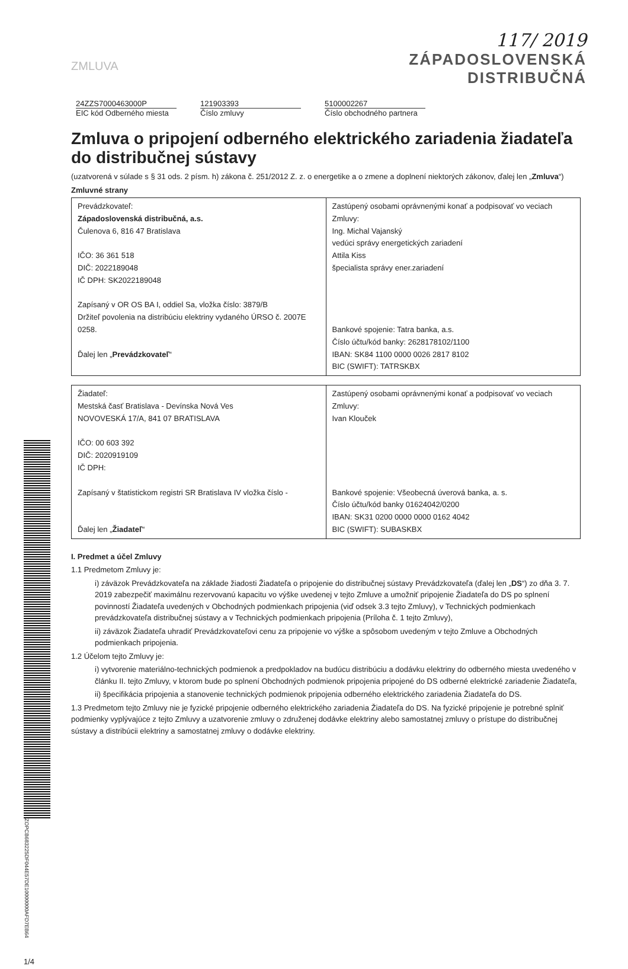ZMLUVA
117/ 2019
ZÁPADOSLOVENSKÁ
DISTRIBUČNÁ
24ZZS7000463000P
EIC kód Odberného miesta
121903393
Číslo zmluvy
5100002267
Číslo obchodného partnera
Zmluva o pripojení odberného elektrického zariadenia žiadateľa do distribučnej sústavy
(uzatvorená v súlade s § 31 ods. 2 písm. h) zákona č. 251/2012 Z. z. o energetike a o zmene a doplnení niektorých zákonov, ďalej len „Zmluva“)
Zmluvné strany
| Prevádzkovateľ: Západoslovenská distribučná, a.s. Čulenova 6, 816 47 Bratislava IČO: 36 361 518 DIČ: 2022189048 IČ DPH: SK2022189048 Zapísaný v OR OS BA I, oddiel Sa, vložka číslo: 3879/B Držiteľ povolenia na distribúciu elektriny vydaného ÚRSO č. 2007E 0258. Ďalej len „ Prevádzkovateľ “ | Zastúpený osobami oprávnenými konať a podpisovať vo veciach Zmluvy: Ing. Michal Vajanský vedúci správy energetických zariadení Attila Kiss špecialista správy ener.zariadení Bankové spojenie: Tatra banka, a.s. Číslo účtu/kód banky: 2628178102/1100 IBAN: SK84 1100 0000 0026 2817 8102 BIC (SWIFT): TATRSKBX |
| Žiadateľ: Mestská časť Bratislava - Devínska Nová Ves NOVOVESKÁ 17/A, 841 07 BRATISLAVA IČO: 00 603 392 DIČ: 2020919109 IČ DPH: Zapísaný v štatistickom registri SR Bratislava IV vložka číslo - Ďalej len „ Žiadateľ “ | Zastúpený osobami oprávnenými konať a podpisovať vo veciach Zmluvy: Ivan Klouček Bankové spojenie: Všeobecná úverová banka, a. s. Číslo účtu/kód banky 01624042/0200 IBAN: SK31 0200 0000 0000 0162 4042 BIC (SWIFT): SUBASKBX |
I. Predmet a účel Zmluvy
1.1 Predmetom Zmluvy je:
i) záväzok Prevádzkovateľa na základe žiadosti Žiadateľa o pripojenie do distribučnej sústavy Prevádzkovateľa (ďalej len „DS“) zo dňa 3. 7. 2019 zabezpečiť maximálnu rezervovanú kapacitu vo výške uvedenej v tejto Zmluve a umožniť pripojenie Žiadateľa do DS po splnení povinností Žiadateľa uvedených v Obchodných podmienkach pripojenia (viď odsek 3.3 tejto Zmluvy), v Technických podmienkach prevádzkovateľa distribučnej sústavy a v Technických podmienkach pripojenia (Príloha č. 1 tejto Zmluvy),
ii) záväzok Žiadateľa uhradiť Prevádzkovateľovi cenu za pripojenie vo výške a spôsobom uvedeným v tejto Zmluve a Obchodných podmienkach pripojenia.
1.2 Účelom tejto Zmluvy je:
i) vytvorenie materiálno-technických podmienok a predpokladov na budúcu distribúciu a dodávku elektriny do odberného miesta uvedeného v článku II. tejto Zmluvy, v ktorom bude po splnení Obchodných podmienok pripojenia pripojené do DS odberné elektrické zariadenie Žiadateľa,
ii) špecifikácia pripojenia a stanovenie technických podmienok pripojenia odberného elektrického zariadenia Žiadateľa do DS.
1.3 Predmetom tejto Zmluvy nie je fyzické pripojenie odberného elektrického zariadenia Žiadateľa do DS. Na fyzické pripojenie je potrebné splniť podmienky vyplývajúce z tejto Zmluvy a uzatvorenie zmluvy o združenej dodávke elektriny alebo samostatnej zmluvy o prístupe do distribučnej sústavy a distribúcii elektriny a samostatnej zmluvy o dodávke elektriny.
ZOPCB683225DF044E57DE10000000AFD7EB64
1/4